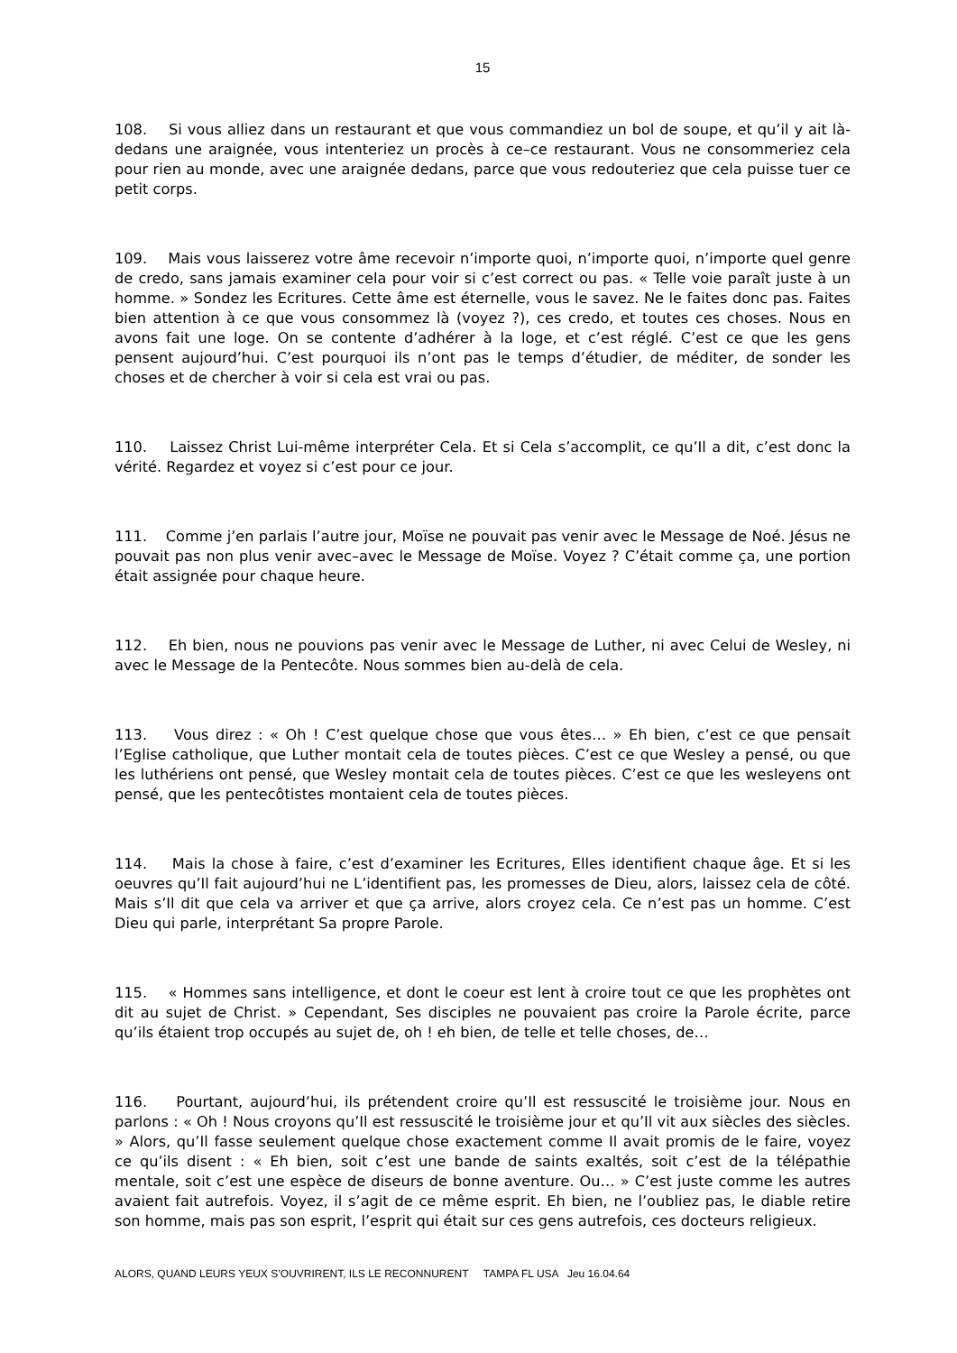15
108. Si vous alliez dans un restaurant et que vous commandiez un bol de soupe, et qu’il y ait là-dedans une araignée, vous intenteriez un procès à ce–ce restaurant. Vous ne consommeriez cela pour rien au monde, avec une araignée dedans, parce que vous redouteriez que cela puisse tuer ce petit corps.
109. Mais vous laisserez votre âme recevoir n’importe quoi, n’importe quoi, n’importe quel genre de credo, sans jamais examiner cela pour voir si c’est correct ou pas. « Telle voie paraît juste à un homme. » Sondez les Ecritures. Cette âme est éternelle, vous le savez. Ne le faites donc pas. Faites bien attention à ce que vous consommez là (voyez ?), ces credo, et toutes ces choses. Nous en avons fait une loge. On se contente d’adhérer à la loge, et c’est réglé. C’est ce que les gens pensent aujourd’hui. C’est pourquoi ils n’ont pas le temps d’étudier, de méditer, de sonder les choses et de chercher à voir si cela est vrai ou pas.
110. Laissez Christ Lui-même interpréter Cela. Et si Cela s’accomplit, ce qu’Il a dit, c’est donc la vérité. Regardez et voyez si c’est pour ce jour.
111. Comme j’en parlais l’autre jour, Moïse ne pouvait pas venir avec le Message de Noé. Jésus ne pouvait pas non plus venir avec–avec le Message de Moïse. Voyez ? C’était comme ça, une portion était assignée pour chaque heure.
112. Eh bien, nous ne pouvions pas venir avec le Message de Luther, ni avec Celui de Wesley, ni avec le Message de la Pentecôte. Nous sommes bien au-delà de cela.
113. Vous direz : « Oh ! C’est quelque chose que vous êtes… » Eh bien, c’est ce que pensait l’Eglise catholique, que Luther montait cela de toutes pièces. C’est ce que Wesley a pensé, ou que les luthériens ont pensé, que Wesley montait cela de toutes pièces. C’est ce que les wesleyens ont pensé, que les pentecôtistes montaient cela de toutes pièces.
114. Mais la chose à faire, c’est d’examiner les Ecritures, Elles identifient chaque âge. Et si les oeuvres qu’Il fait aujourd’hui ne L’identifient pas, les promesses de Dieu, alors, laissez cela de côté. Mais s’Il dit que cela va arriver et que ça arrive, alors croyez cela. Ce n’est pas un homme. C’est Dieu qui parle, interprétant Sa propre Parole.
115. « Hommes sans intelligence, et dont le coeur est lent à croire tout ce que les prophètes ont dit au sujet de Christ. » Cependant, Ses disciples ne pouvaient pas croire la Parole écrite, parce qu’ils étaient trop occupés au sujet de, oh ! eh bien, de telle et telle choses, de…
116. Pourtant, aujourd’hui, ils prétendent croire qu’Il est ressuscité le troisième jour. Nous en parlons : « Oh ! Nous croyons qu’Il est ressuscité le troisième jour et qu’Il vit aux siècles des siècles. » Alors, qu’Il fasse seulement quelque chose exactement comme Il avait promis de le faire, voyez ce qu’ils disent : « Eh bien, soit c’est une bande de saints exaltés, soit c’est de la télépathie mentale, soit c’est une espèce de diseurs de bonne aventure. Ou… » C’est juste comme les autres avaient fait autrefois. Voyez, il s’agit de ce même esprit. Eh bien, ne l’oubliez pas, le diable retire son homme, mais pas son esprit, l’esprit qui était sur ces gens autrefois, ces docteurs religieux.
ALORS, QUAND LEURS YEUX S’OUVRIRENT, ILS LE RECONNURENT TAMPA FL USA Jeu 16.04.64